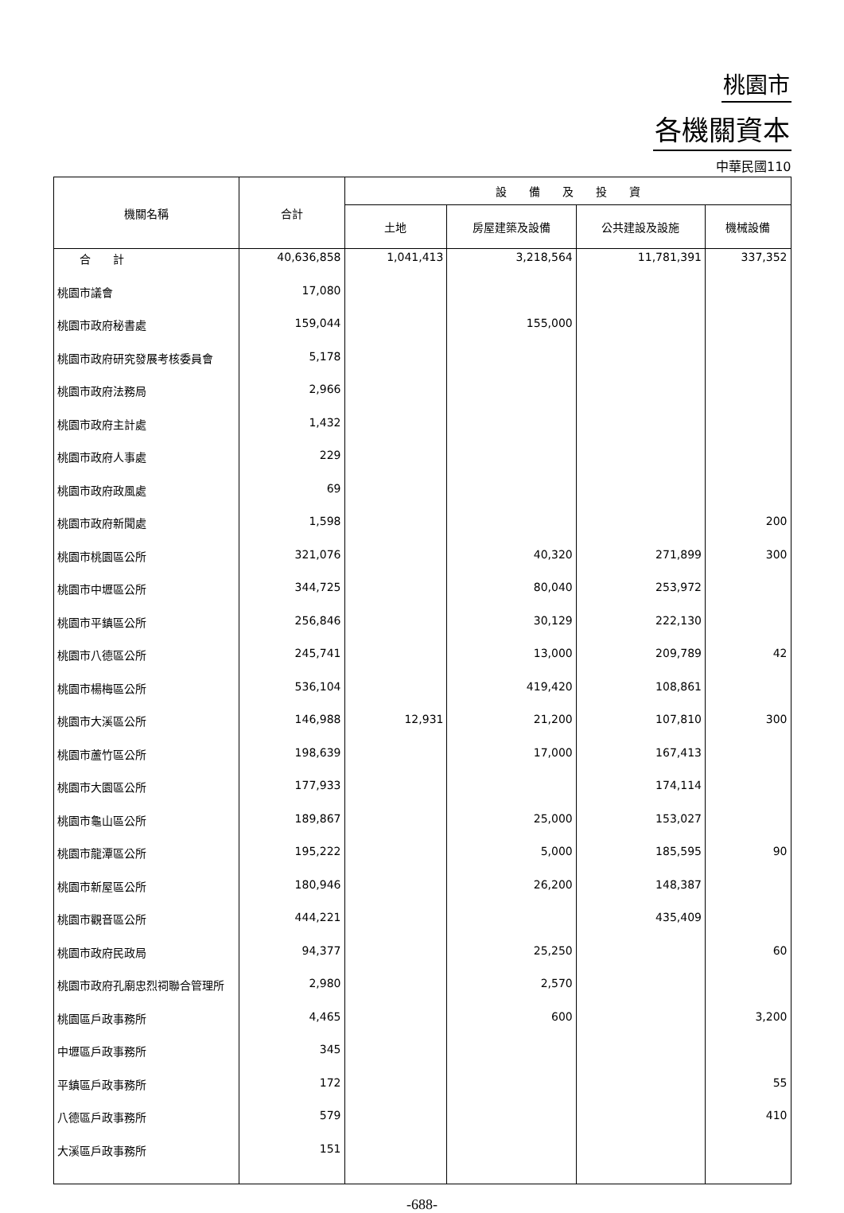桃園市
各機關資本
中華民國110
| 機關名稱 | 合計 | 設 備 及 投 資 | | | |
| --- | --- | --- | --- | --- | --- |
| | | 土地 | 房屋建築及設備 | 公共建設及設施 | 機械設備 |
| 合 計 | 40,636,858 | 1,041,413 | 3,218,564 | 11,781,391 | 337,352 |
| 桃園市議會 | 17,080 | | | | |
| 桃園市政府秘書處 | 159,044 | | 155,000 | | |
| 桃園市政府研究發展考核委員會 | 5,178 | | | | |
| 桃園市政府法務局 | 2,966 | | | | |
| 桃園市政府主計處 | 1,432 | | | | |
| 桃園市政府人事處 | 229 | | | | |
| 桃園市政府政風處 | 69 | | | | |
| 桃園市政府新聞處 | 1,598 | | | | 200 |
| 桃園市桃園區公所 | 321,076 | | 40,320 | 271,899 | 300 |
| 桃園市中壢區公所 | 344,725 | | 80,040 | 253,972 | |
| 桃園市平鎮區公所 | 256,846 | | 30,129 | 222,130 | |
| 桃園市八德區公所 | 245,741 | | 13,000 | 209,789 | 42 |
| 桃園市楊梅區公所 | 536,104 | | 419,420 | 108,861 | |
| 桃園市大溪區公所 | 146,988 | 12,931 | 21,200 | 107,810 | 300 |
| 桃園市蘆竹區公所 | 198,639 | | 17,000 | 167,413 | |
| 桃園市大園區公所 | 177,933 | | | 174,114 | |
| 桃園市龜山區公所 | 189,867 | | 25,000 | 153,027 | |
| 桃園市龍潭區公所 | 195,222 | | 5,000 | 185,595 | 90 |
| 桃園市新屋區公所 | 180,946 | | 26,200 | 148,387 | |
| 桃園市觀音區公所 | 444,221 | | | 435,409 | |
| 桃園市政府民政局 | 94,377 | | 25,250 | | 60 |
| 桃園市政府孔廟忠烈祠聯合管理所 | 2,980 | | 2,570 | | |
| 桃園區戶政事務所 | 4,465 | | 600 | | 3,200 |
| 中壢區戶政事務所 | 345 | | | | |
| 平鎮區戶政事務所 | 172 | | | | 55 |
| 八德區戶政事務所 | 579 | | | | 410 |
| 大溪區戶政事務所 | 151 | | | | |
-688-